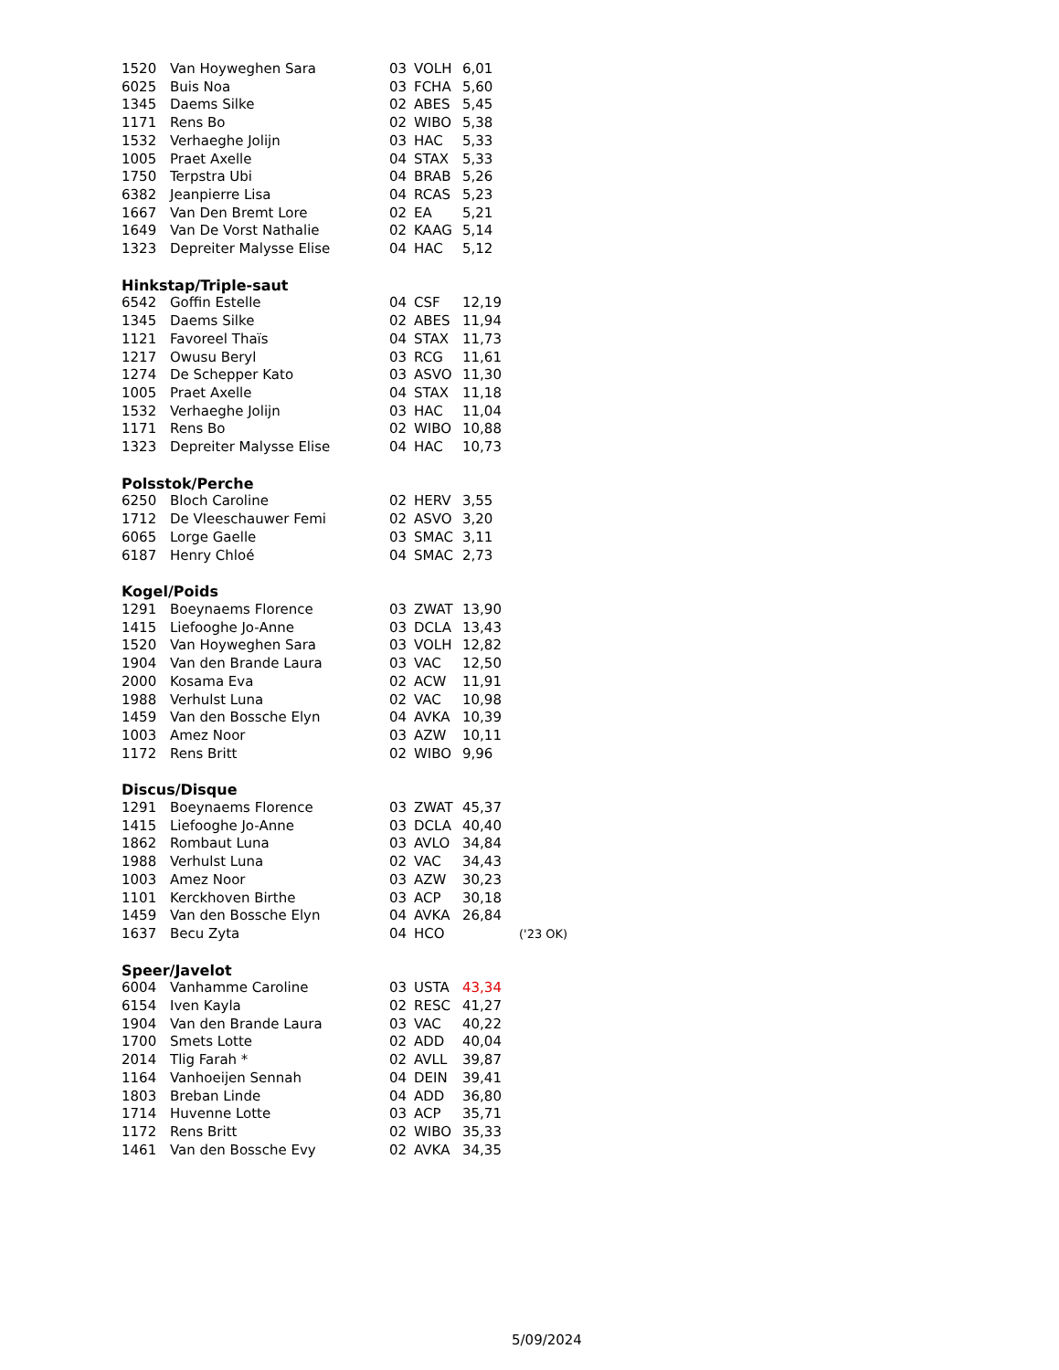| 1520 | Van Hoyweghen Sara | 03 | VOLH | 6,01 | |
| 6025 | Buis Noa | 03 | FCHA | 5,60 | |
| 1345 | Daems Silke | 02 | ABES | 5,45 | |
| 1171 | Rens Bo | 02 | WIBO | 5,38 | |
| 1532 | Verhaeghe Jolijn | 03 | HAC | 5,33 | |
| 1005 | Praet Axelle | 04 | STAX | 5,33 | |
| 1750 | Terpstra Ubi | 04 | BRAB | 5,26 | |
| 6382 | Jeanpierre Lisa | 04 | RCAS | 5,23 | |
| 1667 | Van Den Bremt Lore | 02 | EA | 5,21 | |
| 1649 | Van De Vorst Nathalie | 02 | KAAG | 5,14 | |
| 1323 | Depreiter Malysse Elise | 04 | HAC | 5,12 | |
| Hinkstap/Triple-saut | | | | | |
| 6542 | Goffin Estelle | 04 | CSF | 12,19 | |
| 1345 | Daems Silke | 02 | ABES | 11,94 | |
| 1121 | Favoreel Thaïs | 04 | STAX | 11,73 | |
| 1217 | Owusu Beryl | 03 | RCG | 11,61 | |
| 1274 | De Schepper Kato | 03 | ASVO | 11,30 | |
| 1005 | Praet Axelle | 04 | STAX | 11,18 | |
| 1532 | Verhaeghe Jolijn | 03 | HAC | 11,04 | |
| 1171 | Rens Bo | 02 | WIBO | 10,88 | |
| 1323 | Depreiter Malysse Elise | 04 | HAC | 10,73 | |
| Polsstok/Perche | | | | | |
| 6250 | Bloch Caroline | 02 | HERV | 3,55 | |
| 1712 | De Vleeschauwer Femi | 02 | ASVO | 3,20 | |
| 6065 | Lorge Gaelle | 03 | SMAC | 3,11 | |
| 6187 | Henry Chloé | 04 | SMAC | 2,73 | |
| Kogel/Poids | | | | | |
| 1291 | Boeynaems Florence | 03 | ZWAT | 13,90 | |
| 1415 | Liefooghe Jo-Anne | 03 | DCLA | 13,43 | |
| 1520 | Van Hoyweghen Sara | 03 | VOLH | 12,82 | |
| 1904 | Van den Brande Laura | 03 | VAC | 12,50 | |
| 2000 | Kosama Eva | 02 | ACW | 11,91 | |
| 1988 | Verhulst Luna | 02 | VAC | 10,98 | |
| 1459 | Van den Bossche Elyn | 04 | AVKA | 10,39 | |
| 1003 | Amez Noor | 03 | AZW | 10,11 | |
| 1172 | Rens Britt | 02 | WIBO | 9,96 | |
| Discus/Disque | | | | | |
| 1291 | Boeynaems Florence | 03 | ZWAT | 45,37 | |
| 1415 | Liefooghe Jo-Anne | 03 | DCLA | 40,40 | |
| 1862 | Rombaut Luna | 03 | AVLO | 34,84 | |
| 1988 | Verhulst Luna | 02 | VAC | 34,43 | |
| 1003 | Amez Noor | 03 | AZW | 30,23 | |
| 1101 | Kerckhoven Birthe | 03 | ACP | 30,18 | |
| 1459 | Van den Bossche Elyn | 04 | AVKA | 26,84 | |
| 1637 | Becu Zyta | 04 | HCO | | ('23 OK) |
| Speer/Javelot | | | | | |
| 6004 | Vanhamme Caroline | 03 | USTA | 43,34 | |
| 6154 | Iven Kayla | 02 | RESC | 41,27 | |
| 1904 | Van den Brande Laura | 03 | VAC | 40,22 | |
| 1700 | Smets Lotte | 02 | ADD | 40,04 | |
| 2014 | Tlig Farah * | 02 | AVLL | 39,87 | |
| 1164 | Vanhoeijen Sennah | 04 | DEIN | 39,41 | |
| 1803 | Breban Linde | 04 | ADD | 36,80 | |
| 1714 | Huvenne Lotte | 03 | ACP | 35,71 | |
| 1172 | Rens Britt | 02 | WIBO | 35,33 | |
| 1461 | Van den Bossche Evy | 02 | AVKA | 34,35 | |
5/09/2024